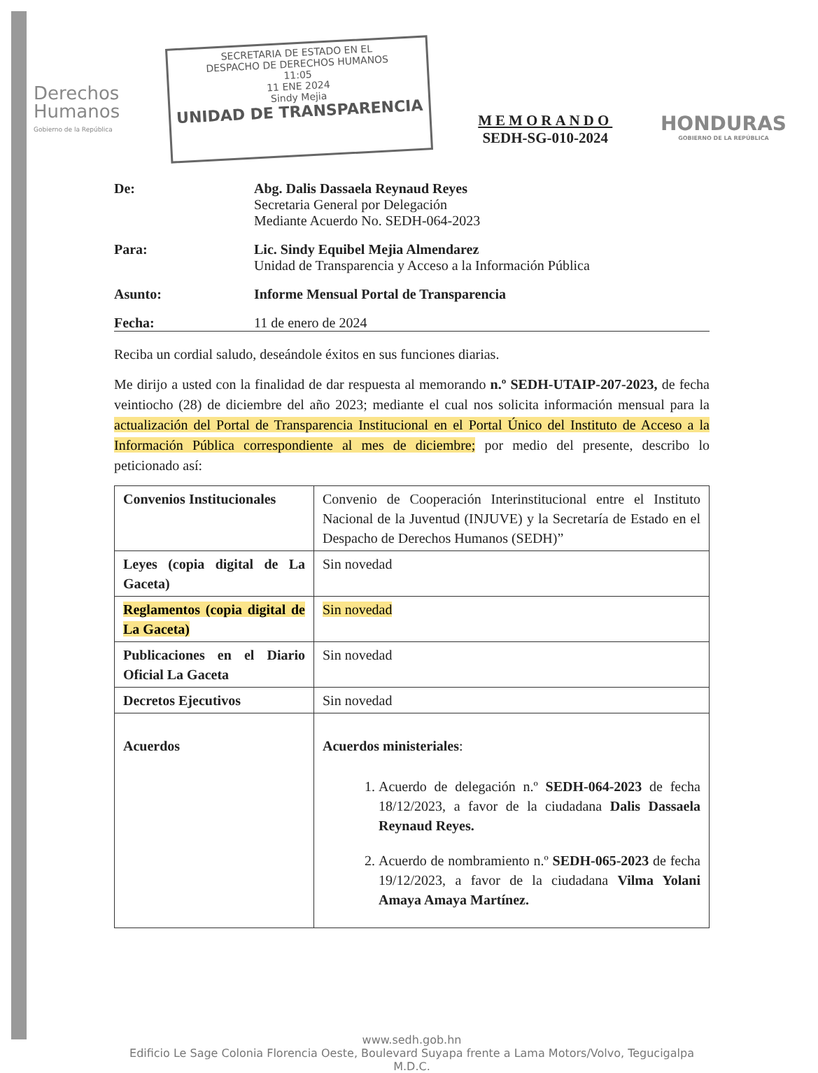Derechos
Humanos
Gobierno de la República
SECRETARIA DE ESTADO EN EL
DESPACHO DE DERECHOS HUMANOS
11:05
11 ENE 2024
Sindy Mejia
UNIDAD DE TRANSPARENCIA
MEMORANDO
SEDH-SG-010-2024
HONDURAS
GOBIERNO DE LA REPÚBLICA
De: Abg. Dalis Dassaela Reynaud Reyes
Secretaria General por Delegación
Mediante Acuerdo No. SEDH-064-2023
Para: Lic. Sindy Equibel Mejia Almendarez
Unidad de Transparencia y Acceso a la Información Pública
Asunto: Informe Mensual Portal de Transparencia
Fecha: 11 de enero de 2024
Reciba un cordial saludo, deseándole éxitos en sus funciones diarias.
Me dirijo a usted con la finalidad de dar respuesta al memorando n.º SEDH-UTAIP-207-2023, de fecha veintiocho (28) de diciembre del año 2023; mediante el cual nos solicita información mensual para la actualización del Portal de Transparencia Institucional en el Portal Único del Instituto de Acceso a la Información Pública correspondiente al mes de diciembre; por medio del presente, describo lo peticionado así:
| Convenios Institucionales | Convenio de Cooperación Interinstitucional entre el Instituto Nacional de la Juventud (INJUVE) y la Secretaría de Estado en el Despacho de Derechos Humanos (SEDH)” |
| Leyes (copia digital de La Gaceta) | Sin novedad |
| Reglamentos (copia digital de La Gaceta) | Sin novedad |
| Publicaciones en el Diario Oficial La Gaceta | Sin novedad |
| Decretos Ejecutivos | Sin novedad |
| Acuerdos | Acuerdos ministeriales : 1. Acuerdo de delegación n.º SEDH-064-2023 de fecha 18/12/2023, a favor de la ciudadana Dalis Dassaela Reynaud Reyes. 2. Acuerdo de nombramiento n.º SEDH-065-2023 de fecha 19/12/2023, a favor de la ciudadana Vilma Yolani Amaya Amaya Martínez. |
www.sedh.gob.hn
Edificio Le Sage Colonia Florencia Oeste, Boulevard Suyapa frente a Lama Motors/Volvo, Tegucigalpa M.D.C.